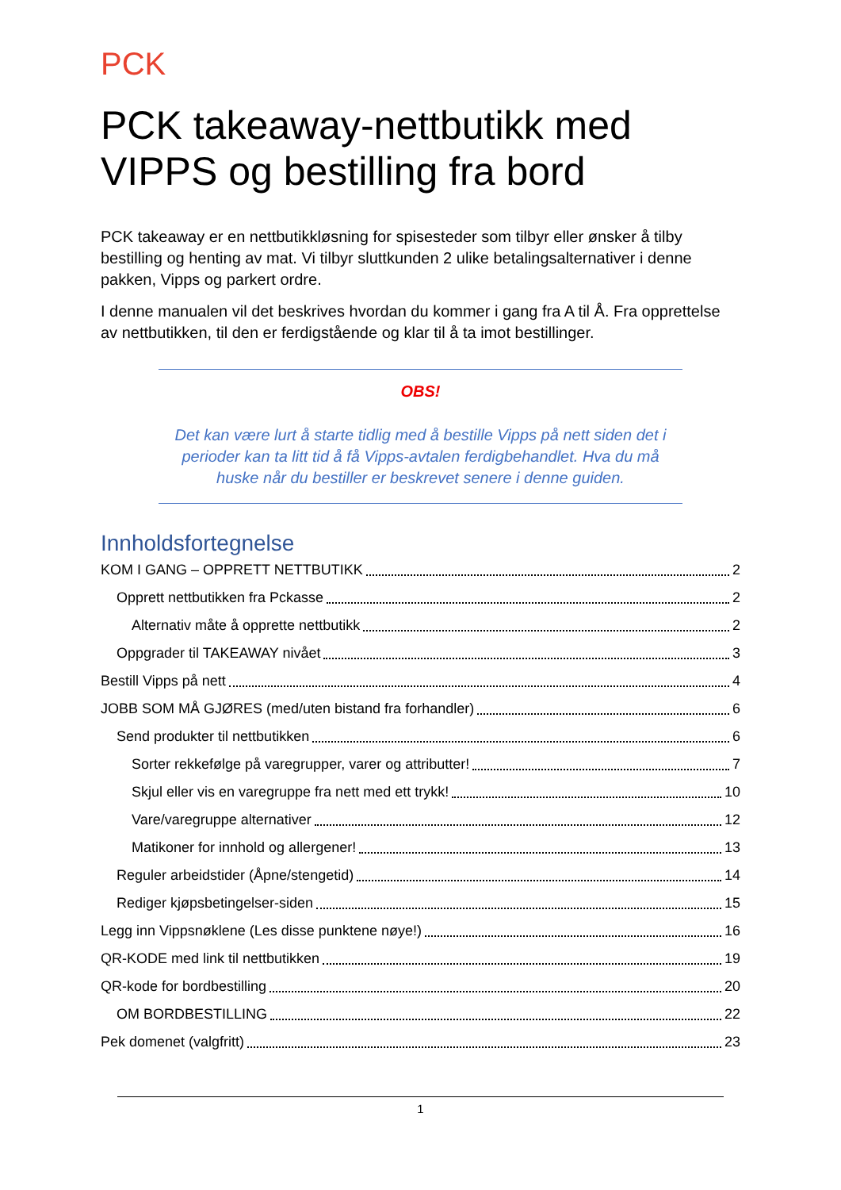PCK
PCK takeaway-nettbutikk med VIPPS og bestilling fra bord
PCK takeaway er en nettbutikkløsning for spisesteder som tilbyr eller ønsker å tilby bestilling og henting av mat. Vi tilbyr sluttkunden 2 ulike betalingsalternativer i denne pakken, Vipps og parkert ordre.
I denne manualen vil det beskrives hvordan du kommer i gang fra A til Å. Fra opprettelse av nettbutikken, til den er ferdigstående og klar til å ta imot bestillinger.
OBS!
Det kan være lurt å starte tidlig med å bestille Vipps på nett siden det i perioder kan ta litt tid å få Vipps-avtalen ferdigbehandlet. Hva du må huske når du bestiller er beskrevet senere i denne guiden.
Innholdsfortegnelse
KOM I GANG – OPPRETT NETTBUTIKK 2
Opprett nettbutikken fra Pckasse 2
Alternativ måte å opprette nettbutikk 2
Oppgrader til TAKEAWAY nivået 3
Bestill Vipps på nett 4
JOBB SOM MÅ GJØRES (med/uten bistand fra forhandler) 6
Send produkter til nettbutikken 6
Sorter rekkefølge på varegrupper, varer og attributter! 7
Skjul eller vis en varegruppe fra nett med ett trykk! 10
Vare/varegruppe alternativer 12
Matikoner for innhold og allergener! 13
Reguler arbeidstider (Åpne/stengetid) 14
Rediger kjøpsbetingelser-siden 15
Legg inn Vippsnøklene (Les disse punktene nøye!) 16
QR-KODE med link til nettbutikken 19
QR-kode for bordbestilling 20
OM BORDBESTILLING 22
Pek domenet (valgfritt) 23
1